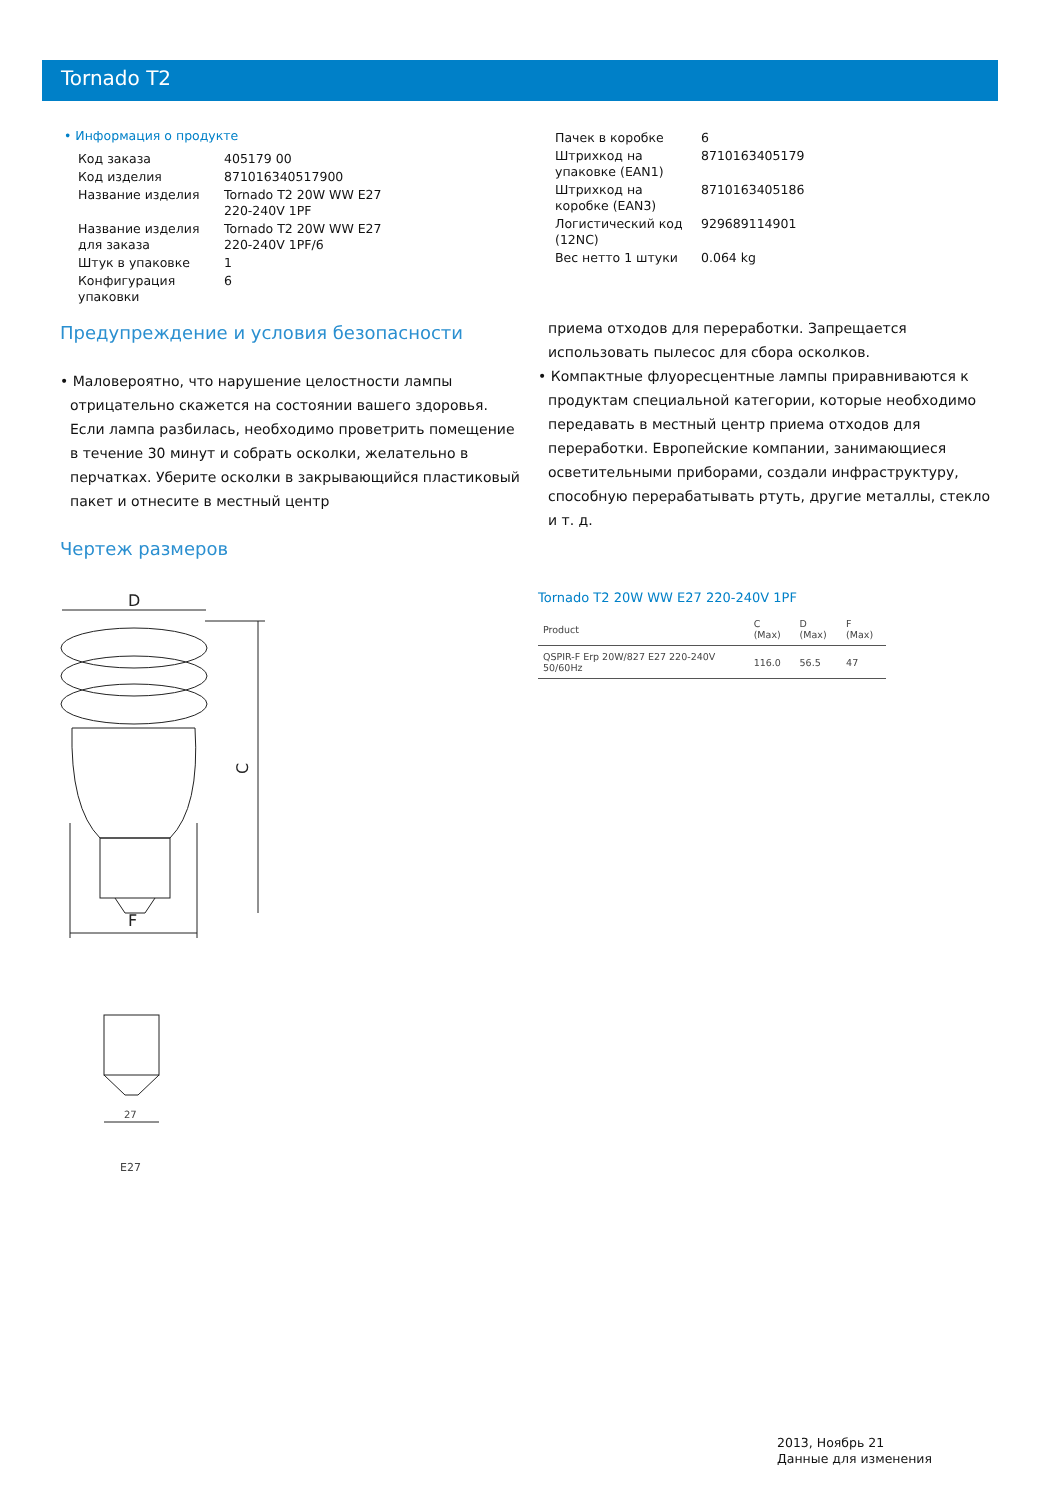Tornado T2
• Информация о продукте
| Код заказа | 405179 00 |
| Код изделия | 871016340517900 |
| Название изделия | Tornado T2 20W WW E27 220-240V 1PF |
| Название изделия для заказа | Tornado T2 20W WW E27 220-240V 1PF/6 |
| Штук в упаковке | 1 |
| Конфигурация упаковки | 6 |
| Пачек в коробке | 6 |
| Штрихкод на упаковке (EAN1) | 8710163405179 |
| Штрихкод на коробке (EAN3) | 8710163405186 |
| Логистический код (12NC) | 929689114901 |
| Вес нетто 1 штуки | 0.064 kg |
Предупреждение и условия безопасности
• Маловероятно, что нарушение целостности лампы отрицательно скажется на состоянии вашего здоровья. Если лампа разбилась, необходимо проветрить помещение в течение 30 минут и собрать осколки, желательно в перчатках. Уберите осколки в закрывающийся пластиковый пакет и отнесите в местный центр
приема отходов для переработки. Запрещается использовать пылесос для сбора осколков.
• Компактные флуоресцентные лампы приравниваются к продуктам специальной категории, которые необходимо передавать в местный центр приема отходов для переработки. Европейские компании, занимающиеся осветительными приборами, создали инфраструктуру, способную перерабатывать ртуть, другие металлы, стекло и т. д.
Чертеж размеров
D
C
F
27
E27
Tornado T2 20W WW E27 220-240V 1PF
| Product | C (Max) | D (Max) | F (Max) |
| --- | --- | --- | --- |
| QSPIR-F Erp 20W/827 E27 220-240V 50/60Hz | 116.0 | 56.5 | 47 |
2013, Ноябрь 21
Данные для изменения